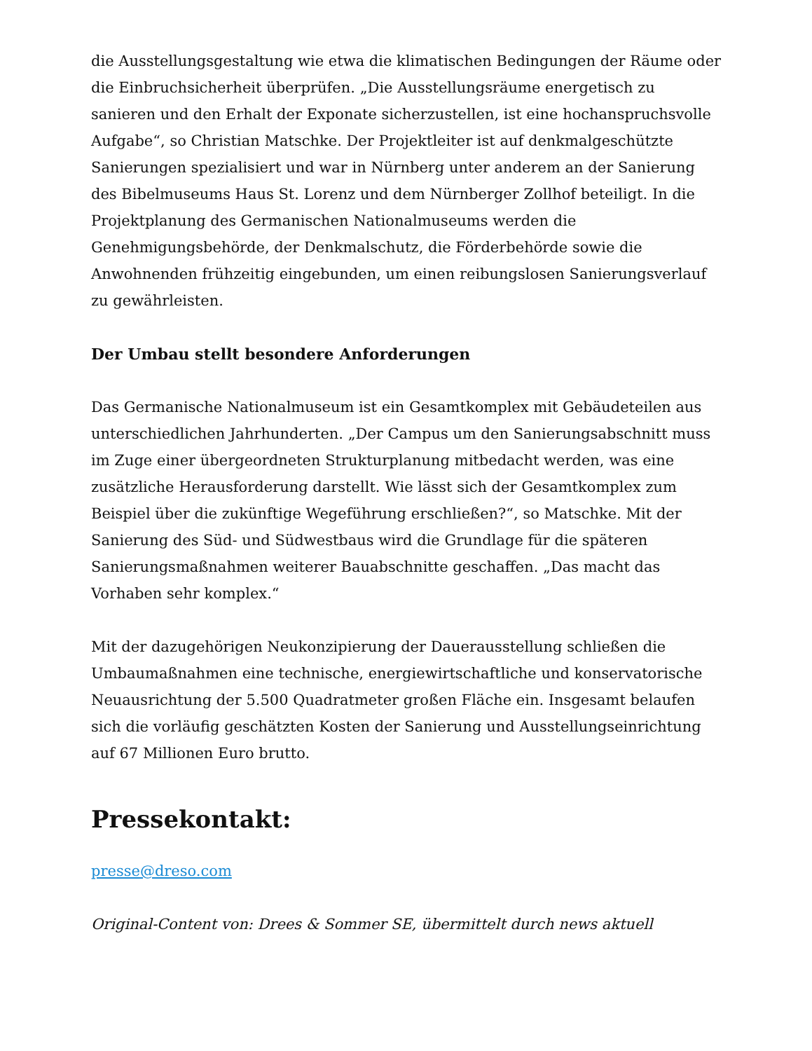die Ausstellungsgestaltung wie etwa die klimatischen Bedingungen der Räume oder die Einbruchsicherheit überprüfen. „Die Ausstellungsräume energetisch zu sanieren und den Erhalt der Exponate sicherzustellen, ist eine hochanspruchsvolle Aufgabe“, so Christian Matschke. Der Projektleiter ist auf denkmalgeschützte Sanierungen spezialisiert und war in Nürnberg unter anderem an der Sanierung des Bibelmuseums Haus St. Lorenz und dem Nürnberger Zollhof beteiligt. In die Projektplanung des Germanischen Nationalmuseums werden die Genehmigungsbehörde, der Denkmalschutz, die Förderbehörde sowie die Anwohnenden frühzeitig eingebunden, um einen reibungslosen Sanierungsverlauf zu gewährleisten.
Der Umbau stellt besondere Anforderungen
Das Germanische Nationalmuseum ist ein Gesamtkomplex mit Gebäudeteilen aus unterschiedlichen Jahrhunderten. „Der Campus um den Sanierungsabschnitt muss im Zuge einer übergeordneten Strukturplanung mitbedacht werden, was eine zusätzliche Herausforderung darstellt. Wie lässt sich der Gesamtkomplex zum Beispiel über die zukünftige Wegeführung erschließen?“, so Matschke. Mit der Sanierung des Süd- und Südwestbaus wird die Grundlage für die späteren Sanierungsmaßnahmen weiterer Bauabschnitte geschaffen. „Das macht das Vorhaben sehr komplex.“
Mit der dazugehörigen Neukonzipierung der Dauerausstellung schließen die Umbaumaßnahmen eine technische, energiewirtschaftliche und konservatorische Neuausrichtung der 5.500 Quadratmeter großen Fläche ein. Insgesamt belaufen sich die vorläufig geschätzten Kosten der Sanierung und Ausstellungseinrichtung auf 67 Millionen Euro brutto.
Pressekontakt:
presse@dreso.com
Original-Content von: Drees & Sommer SE, übermittelt durch news aktuell